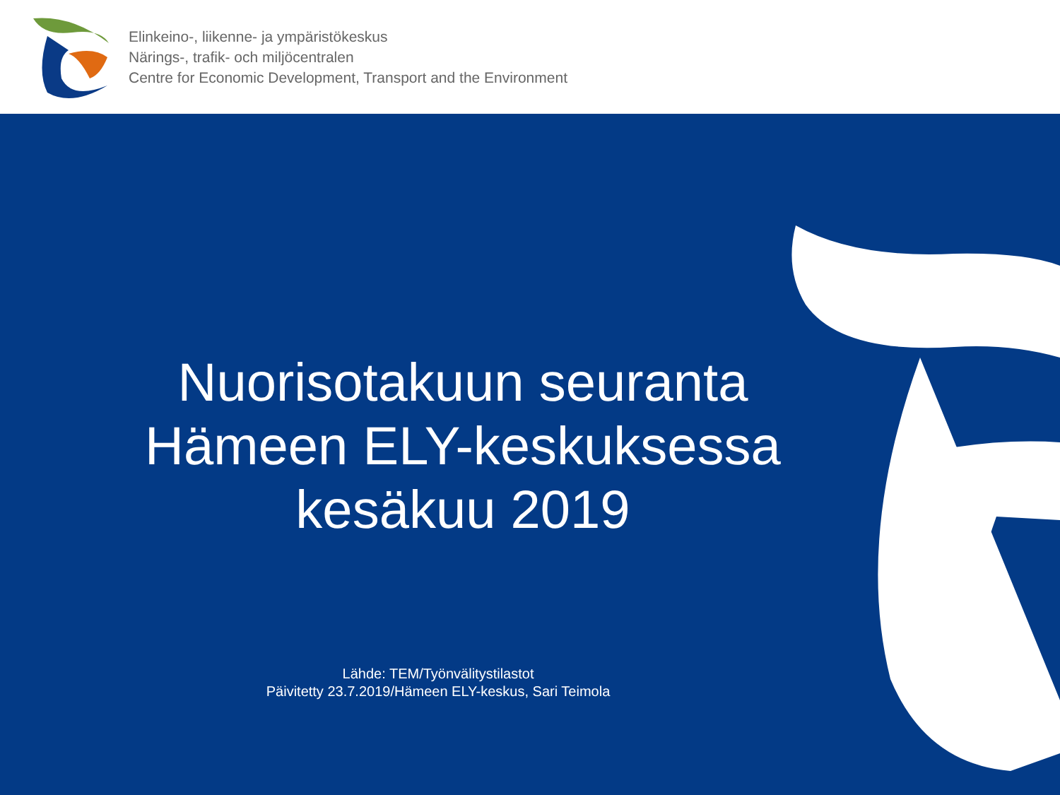Elinkeino-, liikenne- ja ympäristökeskus
Närings-, trafik- och miljöcentralen
Centre for Economic Development, Transport and the Environment
Nuorisotakuun seuranta
Hämeen ELY-keskuksessa
kesäkuu 2019
Lähde: TEM/Työnvälitystilastot
Päivitetty 23.7.2019/Hämeen ELY-keskus, Sari Teimola